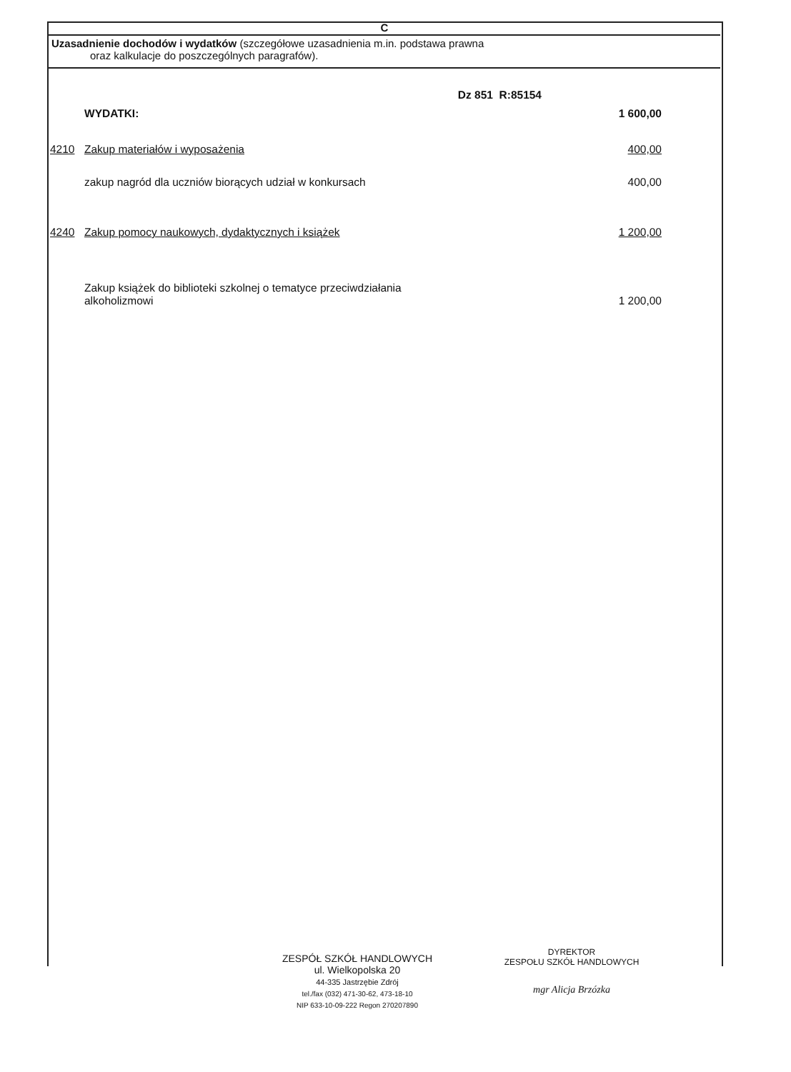C
Uzasadnienie dochodów i wydatków (szczegółowe uzasadnienia m.in. podstawa prawna
oraz kalkulacje do poszczególnych paragrafów).
| | | Dz 851 R:85154 |
| | WYDATKI: | 1 600,00 |
| 4210 | Zakup materiałów i wyposażenia | 400,00 |
| | zakup nagród dla uczniów biorących udział w konkursach | 400,00 |
| 4240 | Zakup pomocy naukowych, dydaktycznych i książek | 1 200,00 |
| | Zakup książek do biblioteki szkolnej o tematyce przeciwdziałania alkoholizmowi | 1 200,00 |
ZESPÓŁ SZKÓŁ HANDLOWYCH
ul. Wielkopolska 20
44-335 Jastrzębie Zdrój
tel./fax (032) 471-30-62, 473-18-10
NIP 633-10-09-222 Regon 270207890
DYREKTOR
ZESPOŁU SZKÓŁ HANDLOWYCH
mgr Alicja Brzózka